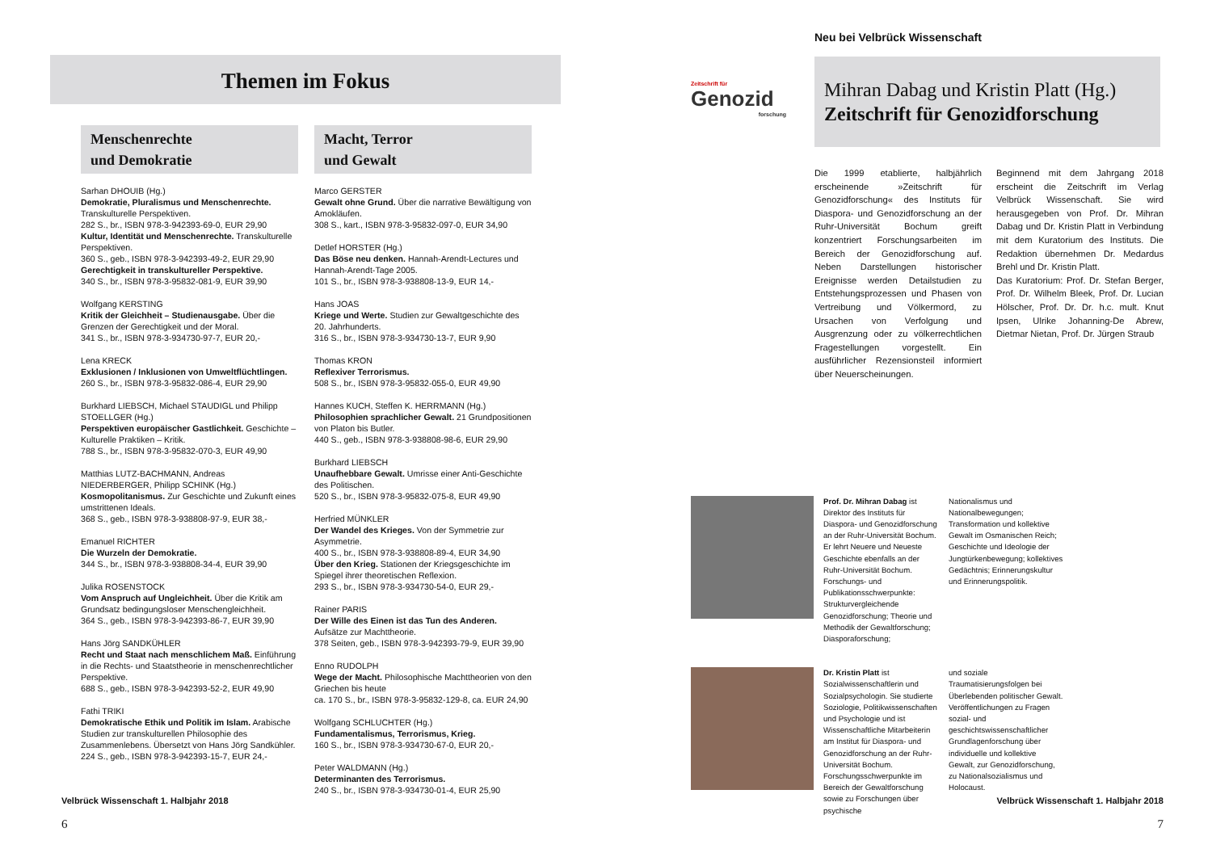Themen im Fokus
Menschenrechte
und Demokratie
Sarhan DHOUIB (Hg.)
Demokratie, Pluralismus und Menschenrechte. Transkulturelle Perspektiven.
282 S., br., ISBN 978-3-942393-69-0, EUR 29,90
Kultur, Identität und Menschenrechte. Transkulturelle Perspektiven.
360 S., geb., ISBN 978-3-942393-49-2, EUR 29,90
Gerechtigkeit in transkultureller Perspektive.
340 S., br., ISBN 978-3-95832-081-9, EUR 39,90
Wolfgang KERSTING
Kritik der Gleichheit – Studienausgabe. Über die Grenzen der Gerechtigkeit und der Moral.
341 S., br., ISBN 978-3-934730-97-7, EUR 20,-
Lena KRECK
Exklusionen / Inklusionen von Umweltflüchtlingen.
260 S., br., ISBN 978-3-95832-086-4, EUR 29,90
Burkhard LIEBSCH, Michael STAUDIGL und Philipp STOELLGER (Hg.)
Perspektiven europäischer Gastlichkeit. Geschichte – Kulturelle Praktiken – Kritik.
788 S., br., ISBN 978-3-95832-070-3, EUR 49,90
Matthias LUTZ-BACHMANN, Andreas NIEDERBERGER, Philipp SCHINK (Hg.)
Kosmopolitanismus. Zur Geschichte und Zukunft eines umstrittenen Ideals.
368 S., geb., ISBN 978-3-938808-97-9, EUR 38,-
Emanuel RICHTER
Die Wurzeln der Demokratie.
344 S., br., ISBN 978-3-938808-34-4, EUR 39,90
Julika ROSENSTOCK
Vom Anspruch auf Ungleichheit. Über die Kritik am Grundsatz bedingungsloser Menschengleichheit.
364 S., geb., ISBN 978-3-942393-86-7, EUR 39,90
Hans Jörg SANDKÜHLER
Recht und Staat nach menschlichem Maß. Einführung in die Rechts- und Staatstheorie in menschenrechtlicher Perspektive.
688 S., geb., ISBN 978-3-942393-52-2, EUR 49,90
Fathi TRIKI
Demokratische Ethik und Politik im Islam. Arabische Studien zur transkulturellen Philosophie des Zusammenlebens. Übersetzt von Hans Jörg Sandkühler.
224 S., geb., ISBN 978-3-942393-15-7, EUR 24,-
Macht, Terror
und Gewalt
Marco GERSTER
Gewalt ohne Grund. Über die narrative Bewältigung von Amokläufen.
308 S., kart., ISBN 978-3-95832-097-0, EUR 34,90
Detlef HORSTER (Hg.)
Das Böse neu denken. Hannah-Arendt-Lectures und Hannah-Arendt-Tage 2005.
101 S., br., ISBN 978-3-938808-13-9, EUR 14,-
Hans JOAS
Kriege und Werte. Studien zur Gewaltgeschichte des 20. Jahrhunderts.
316 S., br., ISBN 978-3-934730-13-7, EUR 9,90
Thomas KRON
Reflexiver Terrorismus.
508 S., br., ISBN 978-3-95832-055-0, EUR 49,90
Hannes KUCH, Steffen K. HERRMANN (Hg.)
Philosophien sprachlicher Gewalt. 21 Grundpositionen von Platon bis Butler.
440 S., geb., ISBN 978-3-938808-98-6, EUR 29,90
Burkhard LIEBSCH
Unaufhebbare Gewalt. Umrisse einer Anti-Geschichte des Politischen.
520 S., br., ISBN 978-3-95832-075-8, EUR 49,90
Herfried MÜNKLER
Der Wandel des Krieges. Von der Symmetrie zur Asymmetrie.
400 S., br., ISBN 978-3-938808-89-4, EUR 34,90
Über den Krieg. Stationen der Kriegsgeschichte im Spiegel ihrer theoretischen Reflexion.
293 S., br., ISBN 978-3-934730-54-0, EUR 29,-
Rainer PARIS
Der Wille des Einen ist das Tun des Anderen. Aufsätze zur Machttheorie.
378 Seiten, geb., ISBN 978-3-942393-79-9, EUR 39,90
Enno RUDOLPH
Wege der Macht. Philosophische Machttheorien von den Griechen bis heute
ca. 170 S., br., ISBN 978-3-95832-129-8, ca. EUR 24,90
Wolfgang SCHLUCHTER (Hg.)
Fundamentalismus, Terrorismus, Krieg.
160 S., br., ISBN 978-3-934730-67-0, EUR 20,-
Peter WALDMANN (Hg.)
Determinanten des Terrorismus.
240 S., br., ISBN 978-3-934730-01-4, EUR 25,90
Velbrück Wissenschaft 1. Halbjahr 2018
6
Neu bei Velbrück Wissenschaft
Zeitschrift für
Genozid
forschung
Mihran Dabag und Kristin Platt (Hg.)
Zeitschrift für Genozidforschung
Die 1999 etablierte, halbjährlich erscheinende »Zeitschrift für Genozidforschung« des Instituts für Diaspora- und Genozidforschung an der Ruhr-Universität Bochum greift konzentriert Forschungsarbeiten im Bereich der Genozidforschung auf. Neben Darstellungen historischer Ereignisse werden Detailstudien zu Entstehungsprozessen und Phasen von Vertreibung und Völkermord, zu Ursachen von Verfolgung und Ausgrenzung oder zu völkerrechtlichen Fragestellungen vorgestellt. Ein ausführlicher Rezensionsteil informiert über Neuerscheinungen.
Beginnend mit dem Jahrgang 2018 erscheint die Zeitschrift im Verlag Velbrück Wissenschaft. Sie wird herausgegeben von Prof. Dr. Mihran Dabag und Dr. Kristin Platt in Verbindung mit dem Kuratorium des Instituts. Die Redaktion übernehmen Dr. Medardus Brehl und Dr. Kristin Platt.
Das Kuratorium: Prof. Dr. Stefan Berger, Prof. Dr. Wilhelm Bleek, Prof. Dr. Lucian Hölscher, Prof. Dr. Dr. h.c. mult. Knut Ipsen, Ulrike Johanning-De Abrew, Dietmar Nietan, Prof. Dr. Jürgen Straub
Prof. Dr. Mihran Dabag ist Direktor des Instituts für Diaspora- und Genozidforschung an der Ruhr-Universität Bochum. Er lehrt Neuere und Neueste Geschichte ebenfalls an der Ruhr-Universität Bochum. Forschungs- und Publikationsschwerpunkte: Strukturvergleichende Genozidforschung; Theorie und Methodik der Gewaltforschung; Diasporaforschung;
Nationalismus und Nationalbewegungen; Transformation und kollektive Gewalt im Osmanischen Reich; Geschichte und Ideologie der Jungtürkenbewegung; kollektives Gedächtnis; Erinnerungskultur und Erinnerungspolitik.
Dr. Kristin Platt ist Sozialwissenschaftlerin und Sozialpsychologin. Sie studierte Soziologie, Politikwissenschaften und Psychologie und ist Wissenschaftliche Mitarbeiterin am Institut für Diaspora- und Genozidforschung an der Ruhr-Universität Bochum. Forschungsschwerpunkte im Bereich der Gewaltforschung sowie zu Forschungen über psychische
und soziale Traumatisierungsfolgen bei Überlebenden politischer Gewalt. Veröffentlichungen zu Fragen sozial- und geschichtswissenschaftlicher Grundlagenforschung über individuelle und kollektive Gewalt, zur Genozidforschung, zu Nationalsozialismus und Holocaust.
Velbrück Wissenschaft 1. Halbjahr 2018
7